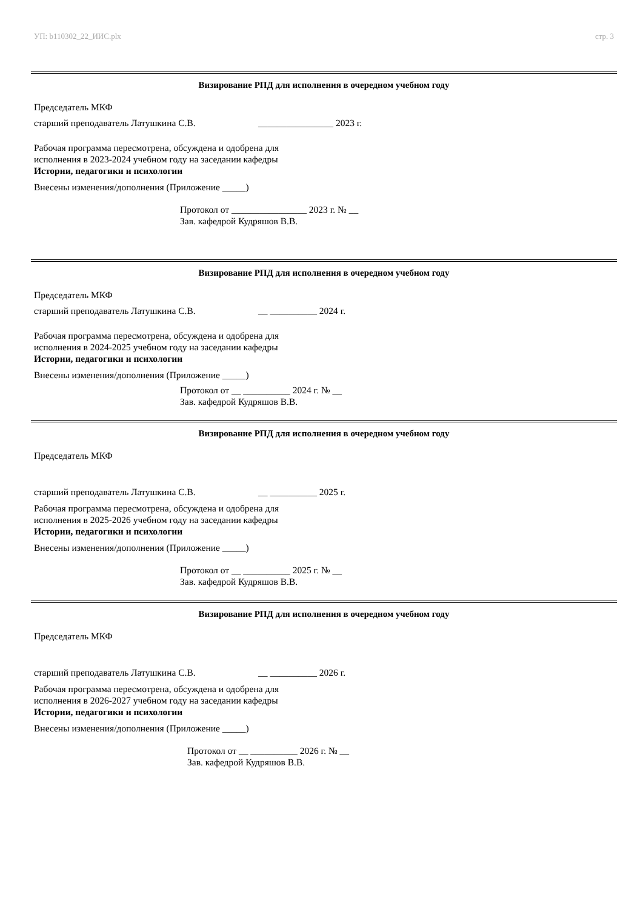УП: b110302_22_ИИС.plx стр. 3
Визирование РПД для исполнения в очередном учебном году
Председатель МКФ
старший преподаватель Латушкина С.В. ________________ 2023 г.
Рабочая программа пересмотрена, обсуждена и одобрена для
исполнения в 2023-2024 учебном году на заседании кафедры
Истории, педагогики и психологии
Внесены изменения/дополнения (Приложение _____)
Протокол от ________________ 2023 г. № __
Зав. кафедрой Кудряшов В.В.
Визирование РПД для исполнения в очередном учебном году
Председатель МКФ
старший преподаватель Латушкина С.В. __ __________ 2024 г.
Рабочая программа пересмотрена, обсуждена и одобрена для
исполнения в 2024-2025 учебном году на заседании кафедры
Истории, педагогики и психологии
Внесены изменения/дополнения (Приложение _____)
Протокол от __ __________ 2024 г. № __
Зав. кафедрой Кудряшов В.В.
Визирование РПД для исполнения в очередном учебном году
Председатель МКФ
старший преподаватель Латушкина С.В. __ __________ 2025 г.
Рабочая программа пересмотрена, обсуждена и одобрена для
исполнения в 2025-2026 учебном году на заседании кафедры
Истории, педагогики и психологии
Внесены изменения/дополнения (Приложение _____)
Протокол от __ __________ 2025 г. № __
Зав. кафедрой Кудряшов В.В.
Визирование РПД для исполнения в очередном учебном году
Председатель МКФ
старший преподаватель Латушкина С.В. __ __________ 2026 г.
Рабочая программа пересмотрена, обсуждена и одобрена для
исполнения в 2026-2027 учебном году на заседании кафедры
Истории, педагогики и психологии
Внесены изменения/дополнения (Приложение _____)
Протокол от __ __________ 2026 г. № __
Зав. кафедрой Кудряшов В.В.